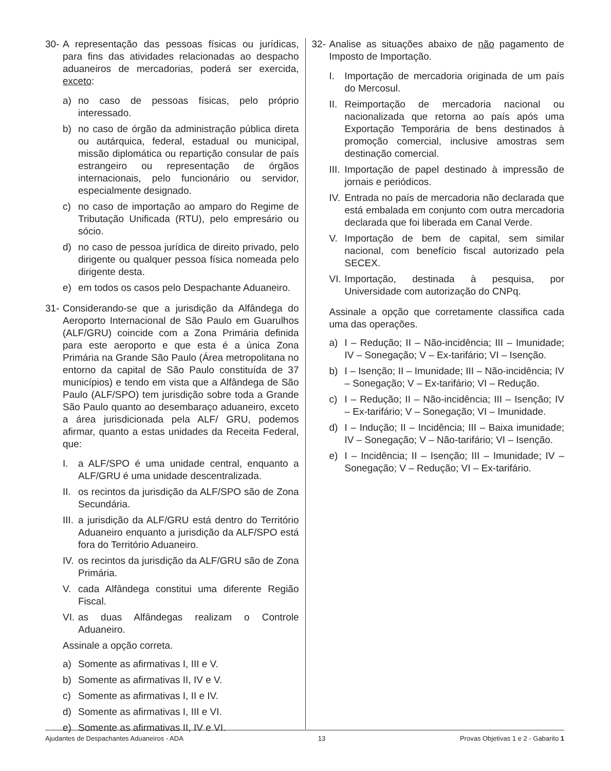30- A representação das pessoas físicas ou jurídicas, para fins das atividades relacionadas ao despacho aduaneiros de mercadorias, poderá ser exercida, exceto:
a) no caso de pessoas físicas, pelo próprio interessado.
b) no caso de órgão da administração pública direta ou autárquica, federal, estadual ou municipal, missão diplomática ou repartição consular de país estrangeiro ou representação de órgãos internacionais, pelo funcionário ou servidor, especialmente designado.
c) no caso de importação ao amparo do Regime de Tributação Unificada (RTU), pelo empresário ou sócio.
d) no caso de pessoa jurídica de direito privado, pelo dirigente ou qualquer pessoa física nomeada pelo dirigente desta.
e) em todos os casos pelo Despachante Aduaneiro.
31- Considerando-se que a jurisdição da Alfândega do Aeroporto Internacional de São Paulo em Guarulhos (ALF/GRU) coincide com a Zona Primária definida para este aeroporto e que esta é a única Zona Primária na Grande São Paulo (Área metropolitana no entorno da capital de São Paulo constituída de 37 municípios) e tendo em vista que a Alfândega de São Paulo (ALF/SPO) tem jurisdição sobre toda a Grande São Paulo quanto ao desembaraço aduaneiro, exceto a área jurisdicionada pela ALF/ GRU, podemos afirmar, quanto a estas unidades da Receita Federal, que:
I. a ALF/SPO é uma unidade central, enquanto a ALF/GRU é uma unidade descentralizada.
II. os recintos da jurisdição da ALF/SPO são de Zona Secundária.
III. a jurisdição da ALF/GRU está dentro do Território Aduaneiro enquanto a jurisdição da ALF/SPO está fora do Território Aduaneiro.
IV. os recintos da jurisdição da ALF/GRU são de Zona Primária.
V. cada Alfândega constitui uma diferente Região Fiscal.
VI. as duas Alfândegas realizam o Controle Aduaneiro.
Assinale a opção correta.
a) Somente as afirmativas I, III e V.
b) Somente as afirmativas II, IV e V.
c) Somente as afirmativas I, II e IV.
d) Somente as afirmativas I, III e VI.
e) Somente as afirmativas II, IV e VI.
32- Analise as situações abaixo de não pagamento de Imposto de Importação.
I. Importação de mercadoria originada de um país do Mercosul.
II. Reimportação de mercadoria nacional ou nacionalizada que retorna ao país após uma Exportação Temporária de bens destinados à promoção comercial, inclusive amostras sem destinação comercial.
III. Importação de papel destinado à impressão de jornais e periódicos.
IV. Entrada no país de mercadoria não declarada que está embalada em conjunto com outra mercadoria declarada que foi liberada em Canal Verde.
V. Importação de bem de capital, sem similar nacional, com benefício fiscal autorizado pela SECEX.
VI. Importação, destinada à pesquisa, por Universidade com autorização do CNPq.
Assinale a opção que corretamente classifica cada uma das operações.
a) I – Redução; II – Não-incidência; III – Imunidade; IV – Sonegação; V – Ex-tarifário; VI – Isenção.
b) I – Isenção; II – Imunidade; III – Não-incidência; IV – Sonegação; V – Ex-tarifário; VI – Redução.
c) I – Redução; II – Não-incidência; III – Isenção; IV – Ex-tarifário; V – Sonegação; VI – Imunidade.
d) I – Indução; II – Incidência; III – Baixa imunidade; IV – Sonegação; V – Não-tarifário; VI – Isenção.
e) I – Incidência; II – Isenção; III – Imunidade; IV – Sonegação; V – Redução; VI – Ex-tarifário.
Ajudantes de Despachantes Aduaneiros - ADA 13 Provas Objetivas 1 e 2 - Gabarito 1